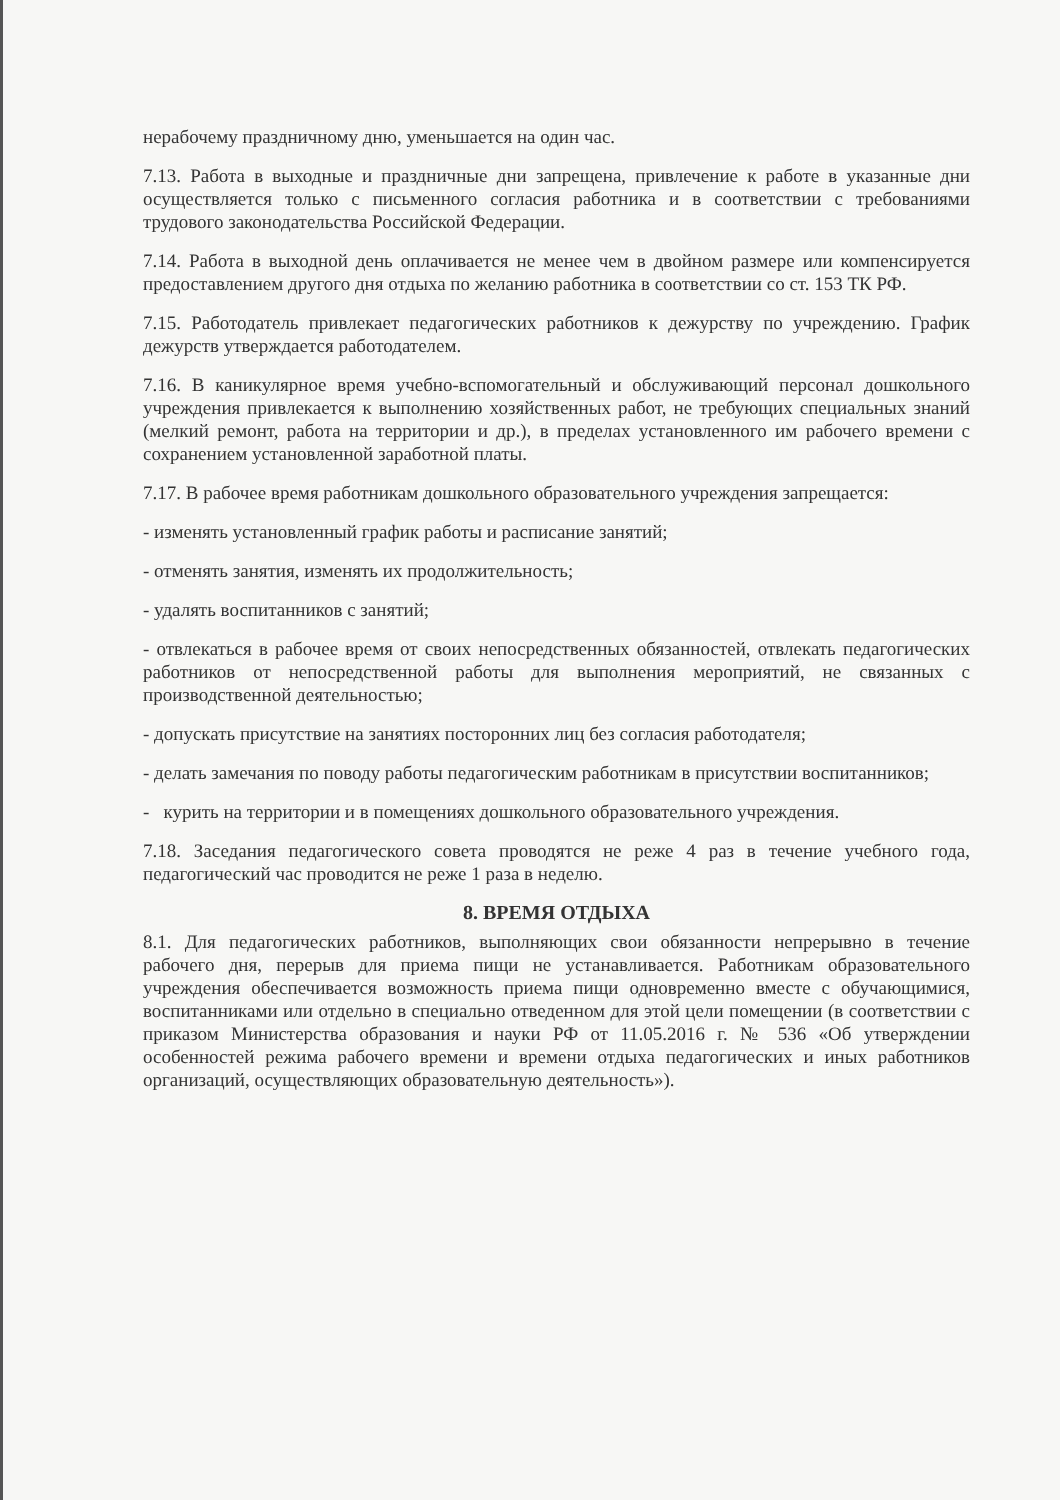нерабочему праздничному дню, уменьшается на один час.
7.13. Работа в выходные и праздничные дни запрещена, привлечение к работе в указанные дни осуществляется только с письменного согласия работника и в соответствии с требованиями трудового законодательства Российской Федерации.
7.14. Работа в выходной день оплачивается не менее чем в двойном размере или компенсируется предоставлением другого дня отдыха по желанию работника в соответствии со ст. 153 ТК РФ.
7.15. Работодатель привлекает педагогических работников к дежурству по учреждению. График дежурств утверждается работодателем.
7.16. В каникулярное время учебно-вспомогательный и обслуживающий персонал дошкольного учреждения привлекается к выполнению хозяйственных работ, не требующих специальных знаний (мелкий ремонт, работа на территории и др.), в пределах установленного им рабочего времени с сохранением установленной заработной платы.
7.17. В рабочее время работникам дошкольного образовательного учреждения запрещается:
- изменять установленный график работы и расписание занятий;
- отменять занятия, изменять их продолжительность;
- удалять воспитанников с занятий;
- отвлекаться в рабочее время от своих непосредственных обязанностей, отвлекать педагогических работников от непосредственной работы для выполнения мероприятий, не связанных с производственной деятельностью;
- допускать присутствие на занятиях посторонних лиц без согласия работодателя;
- делать замечания по поводу работы педагогическим работникам в присутствии воспитанников;
- курить на территории и в помещениях дошкольного образовательного учреждения.
7.18. Заседания педагогического совета проводятся не реже 4 раз в течение учебного года, педагогический час проводится не реже 1 раза в неделю.
8. ВРЕМЯ ОТДЫХА
8.1. Для педагогических работников, выполняющих свои обязанности непрерывно в течение рабочего дня, перерыв для приема пищи не устанавливается. Работникам образовательного учреждения обеспечивается возможность приема пищи одновременно вместе с обучающимися, воспитанниками или отдельно в специально отведенном для этой цели помещении (в соответствии с приказом Министерства образования и науки РФ от 11.05.2016 г. № 536 «Об утверждении особенностей режима рабочего времени и времени отдыха педагогических и иных работников организаций, осуществляющих образовательную деятельность»).